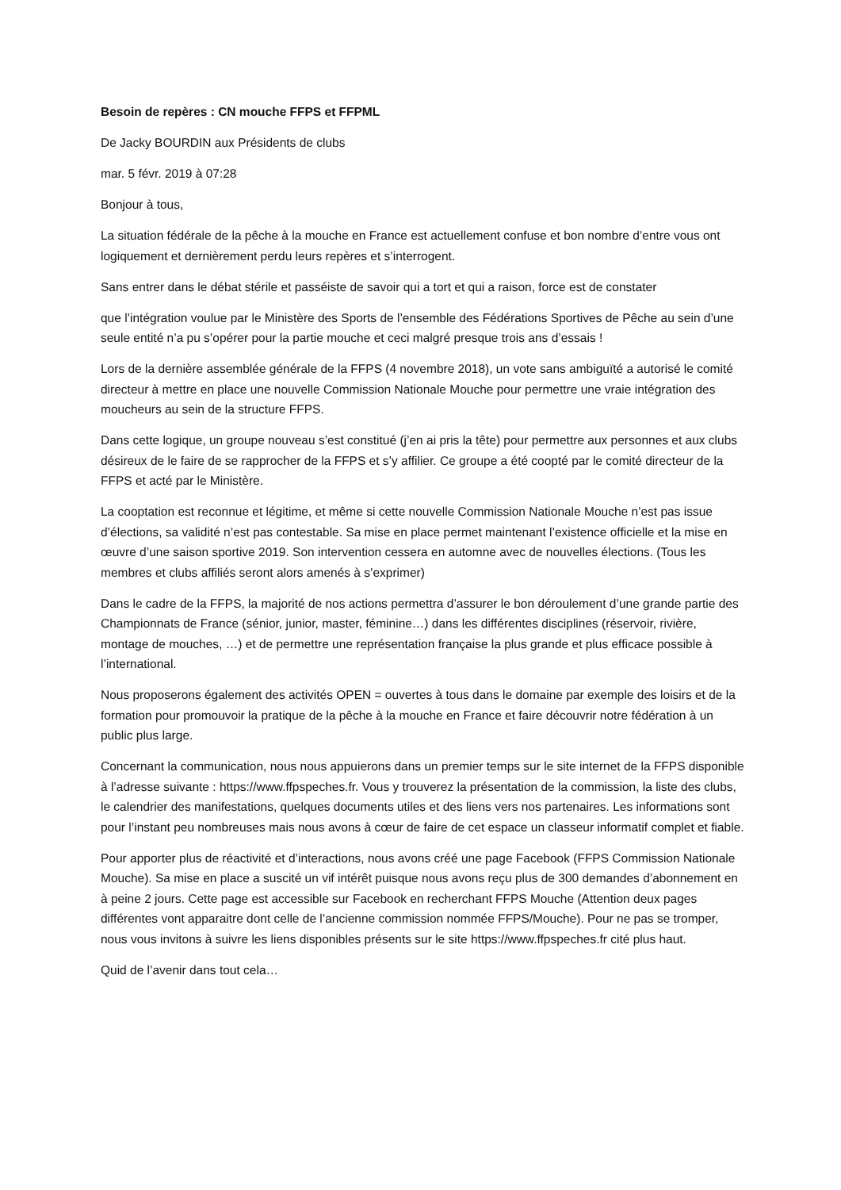Besoin de repères : CN mouche FFPS et FFPML
De Jacky BOURDIN aux Présidents de clubs
mar. 5 févr. 2019 à 07:28
Bonjour à tous,
La situation fédérale de la pêche à la mouche en France est actuellement confuse et bon nombre d’entre vous ont logiquement et dernièrement perdu leurs repères et s’interrogent.
Sans entrer dans le débat stérile et passéiste de savoir qui a tort et qui a raison, force est de constater
que l’intégration voulue par le Ministère des Sports de l’ensemble des Fédérations Sportives de Pêche au sein d’une seule entité n’a pu s’opérer pour la partie mouche et ceci malgré presque trois ans d’essais !
Lors de la dernière assemblée générale de la FFPS (4 novembre 2018), un vote sans ambiguïté a autorisé le comité directeur à mettre en place une nouvelle Commission Nationale Mouche pour permettre une vraie intégration des moucheurs au sein de la structure FFPS.
Dans cette logique, un groupe nouveau s’est constitué (j’en ai pris la tête) pour permettre aux personnes et aux clubs désireux de le faire de se rapprocher de la FFPS et s’y affilier. Ce groupe a été coopté par le comité directeur de la FFPS et acté par le Ministère.
La cooptation est reconnue et légitime, et même si cette nouvelle Commission Nationale Mouche n’est pas issue d’élections, sa validité n’est pas contestable. Sa mise en place permet maintenant l’existence officielle et la mise en œuvre d’une saison sportive 2019. Son intervention cessera en automne avec de nouvelles élections. (Tous les membres et clubs affiliés seront alors amenés à s’exprimer)
Dans le cadre de la FFPS, la majorité de nos actions permettra d’assurer le bon déroulement d’une grande partie des Championnats de France (sénior, junior, master, féminine…) dans les différentes disciplines (réservoir, rivière, montage de mouches, …) et de permettre une représentation française la plus grande et plus efficace possible à l’international.
Nous proposerons également des activités OPEN = ouvertes à tous dans le domaine par exemple des loisirs et de la formation pour promouvoir la pratique de la pêche à la mouche en France et faire découvrir notre fédération à un public plus large.
Concernant la communication, nous nous appuierons dans un premier temps sur le site internet de la FFPS disponible à l’adresse suivante : https://www.ffpspeches.fr. Vous y trouverez la présentation de la commission, la liste des clubs, le calendrier des manifestations, quelques documents utiles et des liens vers nos partenaires. Les informations sont pour l’instant peu nombreuses mais nous avons à cœur de faire de cet espace un classeur informatif complet et fiable.
Pour apporter plus de réactivité et d’interactions, nous avons créé une page Facebook (FFPS Commission Nationale Mouche). Sa mise en place a suscité un vif intérêt puisque nous avons reçu plus de 300 demandes d’abonnement en à peine 2 jours. Cette page est accessible sur Facebook en recherchant FFPS Mouche (Attention deux pages différentes vont apparaitre dont celle de l’ancienne commission nommée FFPS/Mouche). Pour ne pas se tromper, nous vous invitons à suivre les liens disponibles présents sur le site https://www.ffpspeches.fr cité plus haut.
Quid de l’avenir dans tout cela…